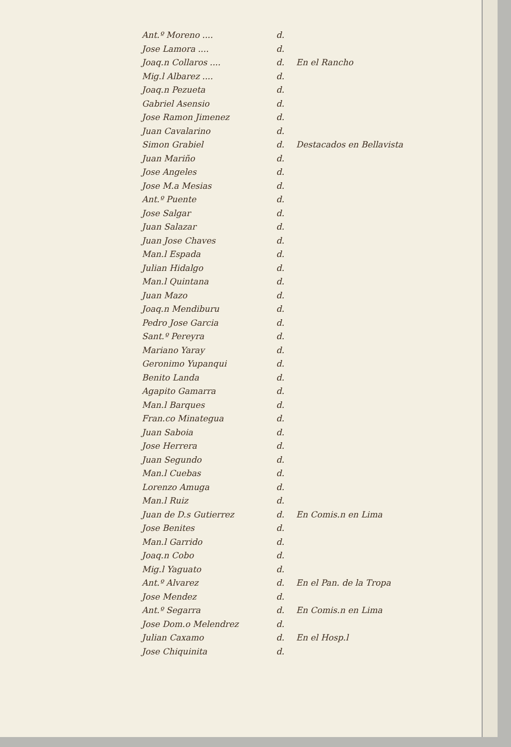Ant.º Moreno .... d.
Jose Lamora .... d.
Joaq.n Collaros .... d. En el Rancho
Mig.l Albarez .... d.
Joaq.n Pezueta d.
Gabriel Asensio d.
Jose Ramon Jimenez d.
Juan Cavalarino d.
Simon Grabiel d. Destacados en Bellavista
Juan Mariño d.
Jose Angeles d.
Jose M.a Mesias d.
Ant.º Puente d.
Jose Salgar d.
Juan Salazar d.
Juan Jose Chaves d.
Man.l Espada d.
Julian Hidalgo d.
Man.l Quintana d.
Juan Mazo d.
Joaq.n Mendiburu d.
Pedro Jose Garcia d.
Sant.º Pereyra d.
Mariano Yaray d.
Geronimo Yupanqui d.
Benito Landa d.
Agapito Gamarra d.
Man.l Barques d.
Fran.co Minategua d.
Juan Saboia d.
Jose Herrera d.
Juan Segundo d.
Man.l Cuebas d.
Lorenzo Amuga d.
Man.l Ruiz d.
Juan de D.s Gutierrez d. En Comis.n en Lima
Jose Benites d.
Man.l Garrido d.
Joaq.n Cobo d.
Mig.l Yaguato d.
Ant.º Alvarez d. En el Pan. de la Tropa
Jose Mendez d.
Ant.º Segarra d. En Comis.n en Lima
Jose Dom.o Melendrez d.
Julian Caxamo d. En el Hosp.l
Jose Chiquinita d.